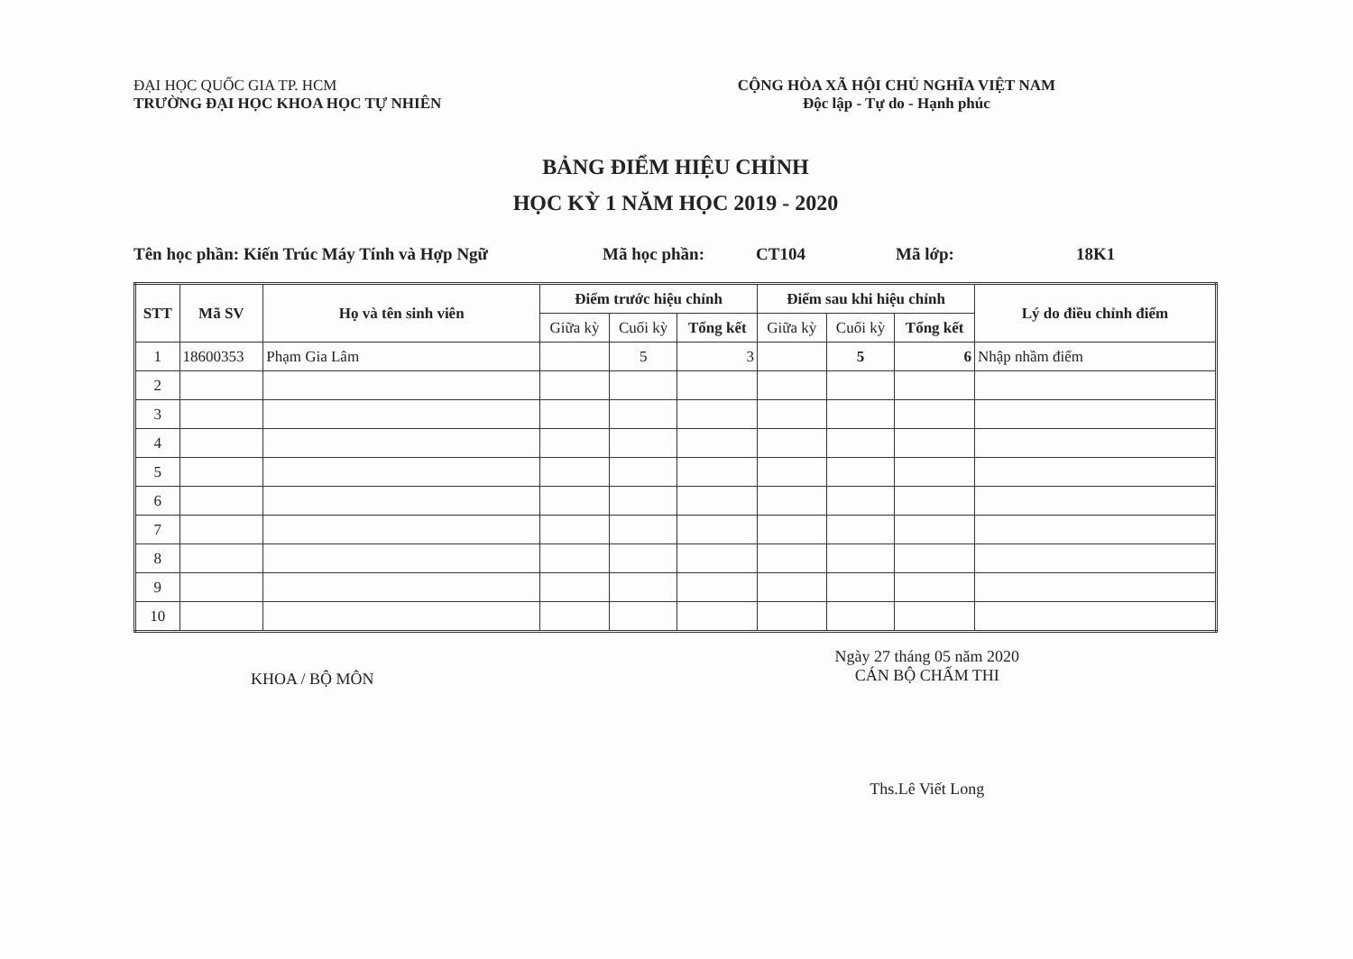ĐẠI HỌC QUỐC GIA TP. HCM
TRƯỜNG ĐẠI HỌC KHOA HỌC TỰ NHIÊN
CỘNG HÒA XÃ HỘI CHỦ NGHĨA VIỆT NAM
Độc lập - Tự do - Hạnh phúc
BẢNG ĐIỂM HIỆU CHỈNH
HỌC KỲ 1 NĂM HỌC 2019 - 2020
Tên học phần: Kiến Trúc Máy Tính và Hợp Ngữ Mã học phần: CT104 Mã lớp: 18K1
| STT | Mã SV | Họ và tên sinh viên | Điểm trước hiệu chỉnh | | | Điểm sau khi hiệu chỉnh | | | Lý do điều chỉnh điểm |
| --- | --- | --- | --- | --- | --- | --- | --- | --- | --- |
| | | | Giữa kỳ | Cuối kỳ | Tổng kết | Giữa kỳ | Cuối kỳ | Tổng kết | |
| 1 | 18600353 | Phạm Gia Lâm | | 5 | 3 | | 5 | 6 | Nhập nhầm điểm |
| 2 | | | | | | | | | |
| 3 | | | | | | | | | |
| 4 | | | | | | | | | |
| 5 | | | | | | | | | |
| 6 | | | | | | | | | |
| 7 | | | | | | | | | |
| 8 | | | | | | | | | |
| 9 | | | | | | | | | |
| 10 | | | | | | | | | |
KHOA / BỘ MÔN
Ngày 27 tháng 05 năm 2020
CÁN BỘ CHẤM THI
Ths.Lê Viết Long